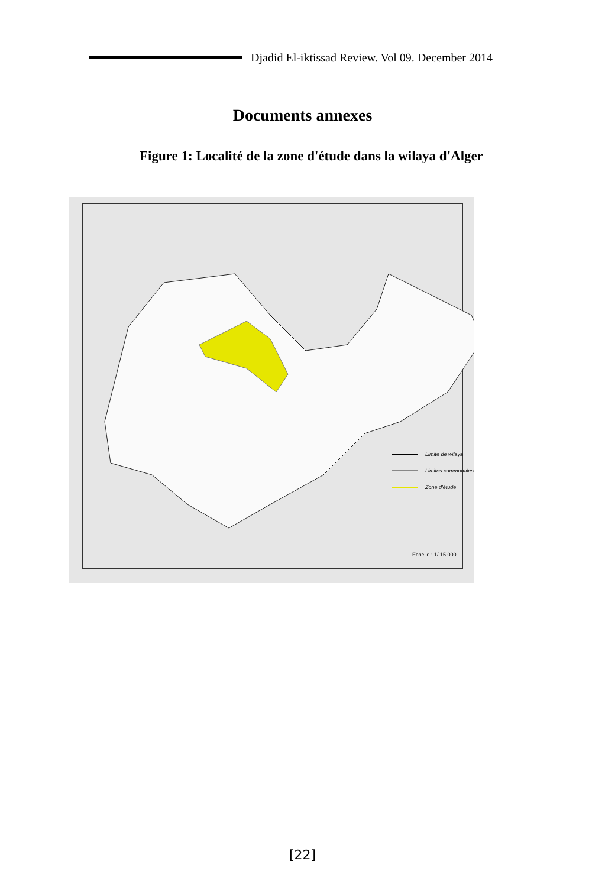Djadid El-iktissad Review. Vol 09. December 2014
Documents annexes
Figure 1: Localité de la zone d'étude dans la wilaya d'Alger
Limite de wilaya
Limites communales
Zone d'étude
Echelle : 1/ 15 000
[22]